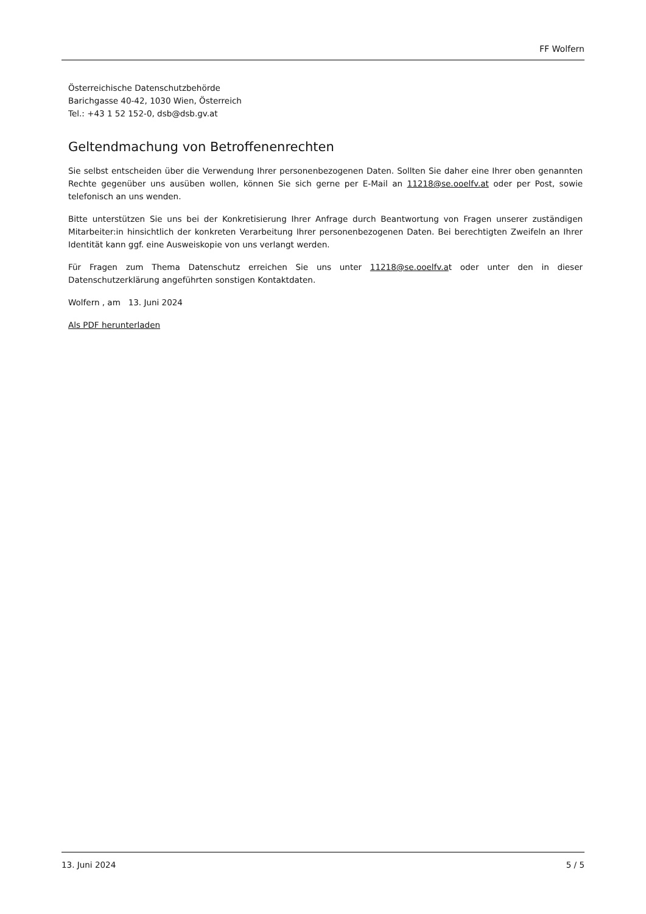FF Wolfern
Österreichische Datenschutzbehörde
Barichgasse 40-42, 1030 Wien, Österreich
Tel.: +43 1 52 152-0, dsb@dsb.gv.at
Geltendmachung von Betroffenenrechten
Sie selbst entscheiden über die Verwendung Ihrer personenbezogenen Daten. Sollten Sie daher eine Ihrer oben genannten Rechte gegenüber uns ausüben wollen, können Sie sich gerne per E-Mail an 11218@se.ooelfv.at oder per Post, sowie telefonisch an uns wenden.
Bitte unterstützen Sie uns bei der Konkretisierung Ihrer Anfrage durch Beantwortung von Fragen unserer zuständigen Mitarbeiter:in hinsichtlich der konkreten Verarbeitung Ihrer personenbezogenen Daten. Bei berechtigten Zweifeln an Ihrer Identität kann ggf. eine Ausweiskopie von uns verlangt werden.
Für Fragen zum Thema Datenschutz erreichen Sie uns unter 11218@se.ooelfv.at oder unter den in dieser Datenschutzerklärung angeführten sonstigen Kontaktdaten.
Wolfern , am 13. Juni 2024
Als PDF herunterladen
13. Juni 2024 5 / 5